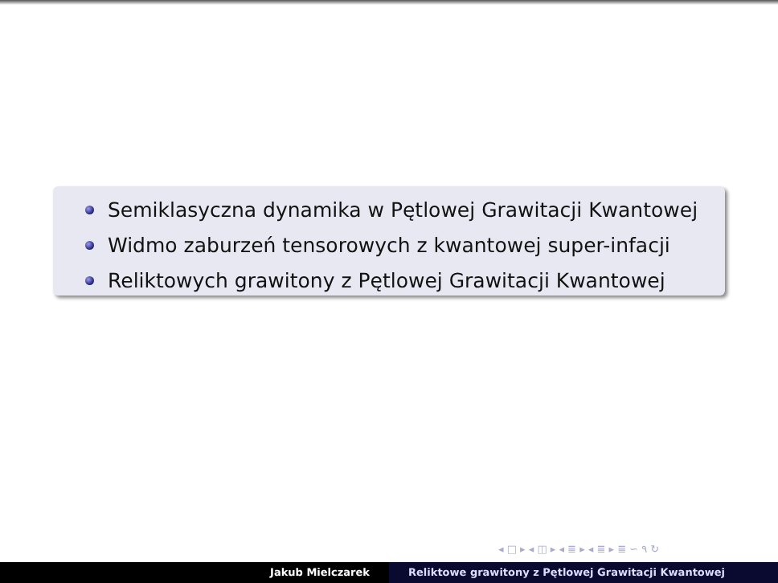Semiklasyczna dynamika w Pętlowej Grawitacji Kwantowej
Widmo zaburzeń tensorowych z kwantowej super-infacji
Reliktowych grawitony z Pętlowej Grawitacji Kwantowej
◂ □ ▸ ◂ ◫ ▸ ◂ ≣ ▸ ◂ ≣ ▸ ≣ ∽ ۹ ↻
Jakub Mielczarek Reliktowe grawitony z Pętlowej Grawitacji Kwantowej